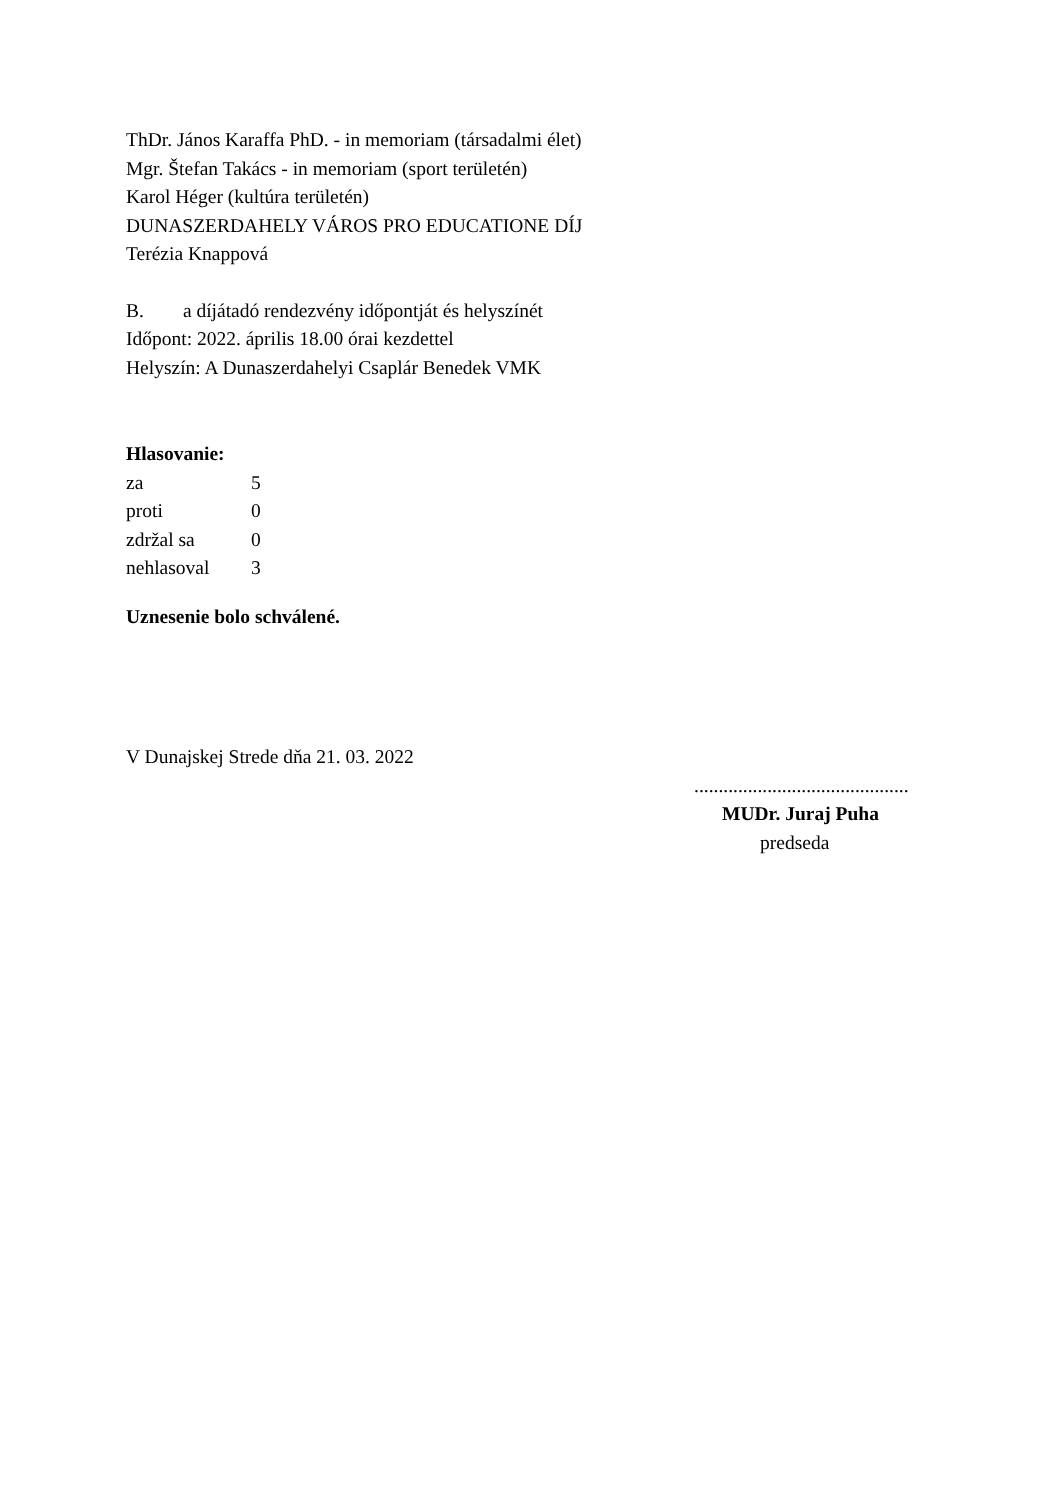ThDr. János Karaffa PhD. - in memoriam (társadalmi élet)
Mgr. Štefan Takács - in memoriam (sport területén)
Karol Héger (kultúra területén)
DUNASZERDAHELY VÁROS PRO EDUCATIONE DÍJ
Terézia Knappová
B. a díjátadó rendezvény időpontját és helyszínét
Időpont: 2022. április 18.00 órai kezdettel
Helyszín: A Dunaszerdahelyi Csaplár Benedek VMK
Hlasovanie:
| za | 5 |
| proti | 0 |
| zdržal sa | 0 |
| nehlasoval | 3 |
Uznesenie bolo schválené.
V Dunajskej Strede dňa 21. 03. 2022
............................................
MUDr. Juraj Puha
predseda